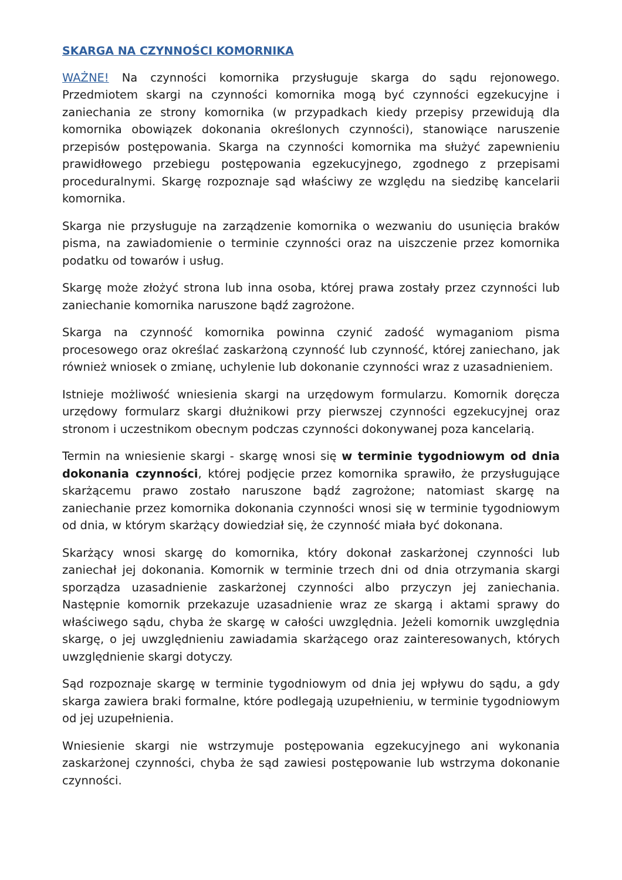SKARGA NA CZYNNOŚCI KOMORNIKA
WAŻNE! Na czynności komornika przysługuje skarga do sądu rejonowego. Przedmiotem skargi na czynności komornika mogą być czynności egzekucyjne i zaniechania ze strony komornika (w przypadkach kiedy przepisy przewidują dla komornika obowiązek dokonania określonych czynności), stanowiące naruszenie przepisów postępowania. Skarga na czynności komornika ma służyć zapewnieniu prawidłowego przebiegu postępowania egzekucyjnego, zgodnego z przepisami proceduralnymi. Skargę rozpoznaje sąd właściwy ze względu na siedzibę kancelarii komornika.
Skarga nie przysługuje na zarządzenie komornika o wezwaniu do usunięcia braków pisma, na zawiadomienie o terminie czynności oraz na uiszczenie przez komornika podatku od towarów i usług.
Skargę może złożyć strona lub inna osoba, której prawa zostały przez czynności lub zaniechanie komornika naruszone bądź zagrożone.
Skarga na czynność komornika powinna czynić zadość wymaganiom pisma procesowego oraz określać zaskarżoną czynność lub czynność, której zaniechano, jak również wniosek o zmianę, uchylenie lub dokonanie czynności wraz z uzasadnieniem.
Istnieje możliwość wniesienia skargi na urzędowym formularzu. Komornik doręcza urzędowy formularz skargi dłużnikowi przy pierwszej czynności egzekucyjnej oraz stronom i uczestnikom obecnym podczas czynności dokonywanej poza kancelarią.
Termin na wniesienie skargi - skargę wnosi się w terminie tygodniowym od dnia dokonania czynności, której podjęcie przez komornika sprawiło, że przysługujące skarżącemu prawo zostało naruszone bądź zagrożone; natomiast skargę na zaniechanie przez komornika dokonania czynności wnosi się w terminie tygodniowym od dnia, w którym skarżący dowiedział się, że czynność miała być dokonana.
Skarżący wnosi skargę do komornika, który dokonał zaskarżonej czynności lub zaniechał jej dokonania. Komornik w terminie trzech dni od dnia otrzymania skargi sporządza uzasadnienie zaskarżonej czynności albo przyczyn jej zaniechania. Następnie komornik przekazuje uzasadnienie wraz ze skargą i aktami sprawy do właściwego sądu, chyba że skargę w całości uwzględnia. Jeżeli komornik uwzględnia skargę, o jej uwzględnieniu zawiadamia skarżącego oraz zainteresowanych, których uwzględnienie skargi dotyczy.
Sąd rozpoznaje skargę w terminie tygodniowym od dnia jej wpływu do sądu, a gdy skarga zawiera braki formalne, które podlegają uzupełnieniu, w terminie tygodniowym od jej uzupełnienia.
Wniesienie skargi nie wstrzymuje postępowania egzekucyjnego ani wykonania zaskarżonej czynności, chyba że sąd zawiesi postępowanie lub wstrzyma dokonanie czynności.